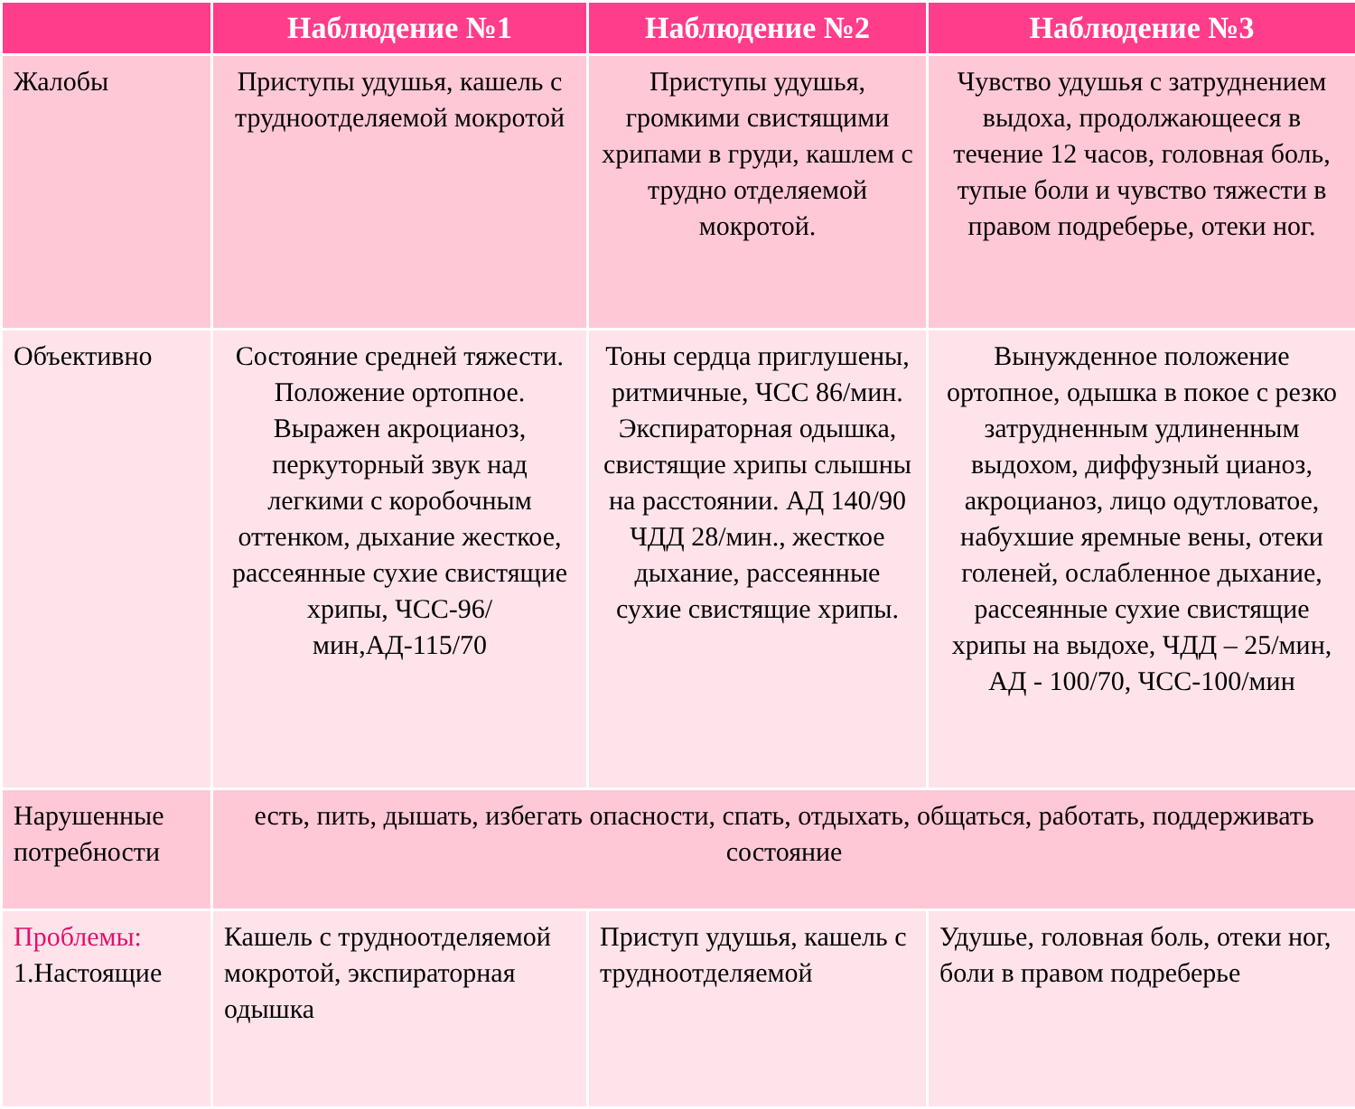| | Наблюдение №1 | Наблюдение №2 | Наблюдение №3 |
| --- | --- | --- | --- |
| Жалобы | Приступы удушья, кашель с трудноотделяемой мокротой | Приступы удушья, громкими свистящими хрипами в груди, кашлем с трудно отделяемой мокротой. | Чувство удушья с затруднением выдоха, продолжающееся в течение 12 часов, головная боль, тупые боли и чувство тяжести в правом подреберье, отеки ног. |
| Объективно | Состояние средней тяжести. Положение ортопное. Выражен акроцианоз, перкуторный звук над легкими с коробочным оттенком, дыхание жесткое, рассеянные сухие свистящие хрипы, ЧСС-96/мин,АД-115/70 | Тоны сердца приглушены, ритмичные, ЧСС 86/мин. Экспираторная одышка, свистящие хрипы слышны на расстоянии. АД 140/90 ЧДД 28/мин., жесткое дыхание, рассеянные сухие свистящие хрипы. | Вынужденное положение ортопное, одышка в покое с резко затрудненным удлиненным выдохом, диффузный цианоз, акроцианоз, лицо одутловатое, набухшие яремные вены, отеки голеней, ослабленное дыхание, рассеянные сухие свистящие хрипы на выдохе, ЧДД – 25/мин, АД - 100/70, ЧСС-100/мин |
| Нарушенные потребности | есть, пить, дышать, избегать опасности, спать, отдыхать, общаться, работать, поддерживать состояние | | |
| Проблемы: 1.Настоящие | Кашель с трудноотделяемой мокротой, экспираторная одышка | Приступ удушья, кашель с трудноотделяемой | Удушье, головная боль, отеки ног, боли в правом подреберье |